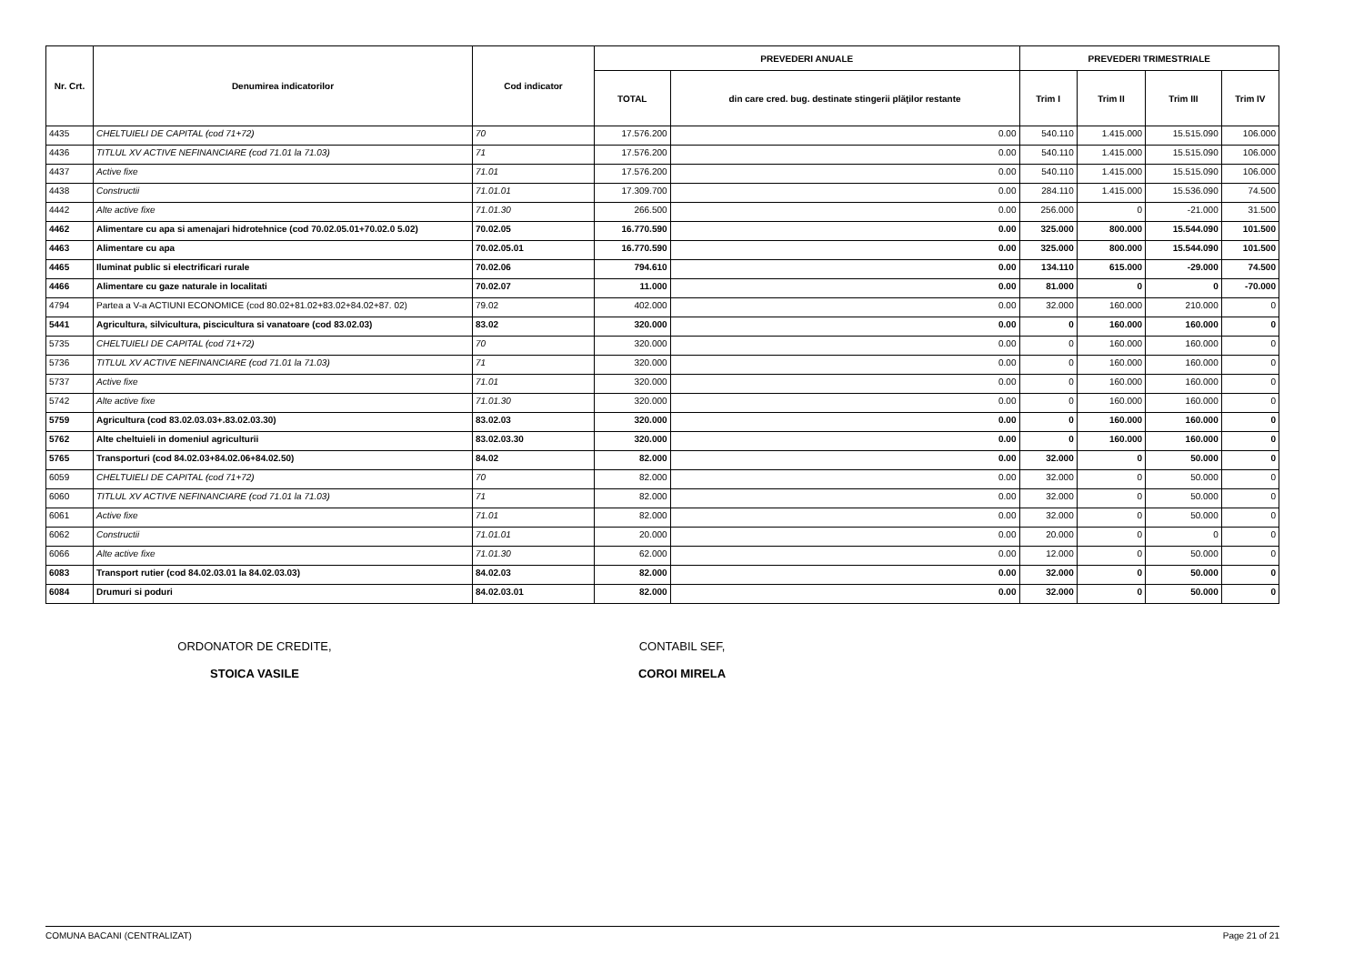| Nr. Crt. | Denumirea indicatorilor | Cod indicator | PREVEDERI ANUALE | | PREVEDERI TRIMESTRIALE | | | |
| --- | --- | --- | --- | --- | --- | --- | --- | --- |
| | | | TOTAL | din care cred. bug. destinate stingerii plăţilor restante | Trim I | Trim II | Trim III | Trim IV |
| 4435 | CHELTUIELI DE CAPITAL (cod 71+72) | 70 | 17.576.200 | 0.00 | 540.110 | 1.415.000 | 15.515.090 | 106.000 |
| 4436 | TITLUL XV ACTIVE NEFINANCIARE (cod 71.01 la 71.03) | 71 | 17.576.200 | 0.00 | 540.110 | 1.415.000 | 15.515.090 | 106.000 |
| 4437 | Active fixe | 71.01 | 17.576.200 | 0.00 | 540.110 | 1.415.000 | 15.515.090 | 106.000 |
| 4438 | Constructii | 71.01.01 | 17.309.700 | 0.00 | 284.110 | 1.415.000 | 15.536.090 | 74.500 |
| 4442 | Alte active fixe | 71.01.30 | 266.500 | 0.00 | 256.000 | 0 | -21.000 | 31.500 |
| 4462 | Alimentare cu apa si amenajari hidrotehnice (cod 70.02.05.01+70.02.0 5.02) | 70.02.05 | 16.770.590 | 0.00 | 325.000 | 800.000 | 15.544.090 | 101.500 |
| 4463 | Alimentare cu apa | 70.02.05.01 | 16.770.590 | 0.00 | 325.000 | 800.000 | 15.544.090 | 101.500 |
| 4465 | Iluminat public si electrificari rurale | 70.02.06 | 794.610 | 0.00 | 134.110 | 615.000 | -29.000 | 74.500 |
| 4466 | Alimentare cu gaze naturale in localitati | 70.02.07 | 11.000 | 0.00 | 81.000 | 0 | 0 | -70.000 |
| 4794 | Partea a V-a ACTIUNI ECONOMICE (cod 80.02+81.02+83.02+84.02+87. 02) | 79.02 | 402.000 | 0.00 | 32.000 | 160.000 | 210.000 | 0 |
| 5441 | Agricultura, silvicultura, piscicultura si vanatoare (cod 83.02.03) | 83.02 | 320.000 | 0.00 | 0 | 160.000 | 160.000 | 0 |
| 5735 | CHELTUIELI DE CAPITAL (cod 71+72) | 70 | 320.000 | 0.00 | 0 | 160.000 | 160.000 | 0 |
| 5736 | TITLUL XV ACTIVE NEFINANCIARE (cod 71.01 la 71.03) | 71 | 320.000 | 0.00 | 0 | 160.000 | 160.000 | 0 |
| 5737 | Active fixe | 71.01 | 320.000 | 0.00 | 0 | 160.000 | 160.000 | 0 |
| 5742 | Alte active fixe | 71.01.30 | 320.000 | 0.00 | 0 | 160.000 | 160.000 | 0 |
| 5759 | Agricultura (cod 83.02.03.03+.83.02.03.30) | 83.02.03 | 320.000 | 0.00 | 0 | 160.000 | 160.000 | 0 |
| 5762 | Alte cheltuieli in domeniul agriculturii | 83.02.03.30 | 320.000 | 0.00 | 0 | 160.000 | 160.000 | 0 |
| 5765 | Transporturi (cod 84.02.03+84.02.06+84.02.50) | 84.02 | 82.000 | 0.00 | 32.000 | 0 | 50.000 | 0 |
| 6059 | CHELTUIELI DE CAPITAL (cod 71+72) | 70 | 82.000 | 0.00 | 32.000 | 0 | 50.000 | 0 |
| 6060 | TITLUL XV ACTIVE NEFINANCIARE (cod 71.01 la 71.03) | 71 | 82.000 | 0.00 | 32.000 | 0 | 50.000 | 0 |
| 6061 | Active fixe | 71.01 | 82.000 | 0.00 | 32.000 | 0 | 50.000 | 0 |
| 6062 | Constructii | 71.01.01 | 20.000 | 0.00 | 20.000 | 0 | 0 | 0 |
| 6066 | Alte active fixe | 71.01.30 | 62.000 | 0.00 | 12.000 | 0 | 50.000 | 0 |
| 6083 | Transport rutier (cod 84.02.03.01 la 84.02.03.03) | 84.02.03 | 82.000 | 0.00 | 32.000 | 0 | 50.000 | 0 |
| 6084 | Drumuri si poduri | 84.02.03.01 | 82.000 | 0.00 | 32.000 | 0 | 50.000 | 0 |
ORDONATOR DE CREDITE,
STOICA VASILE
CONTABIL SEF,
COROI MIRELA
COMUNA BACANI (CENTRALIZAT) Page 21 of 21